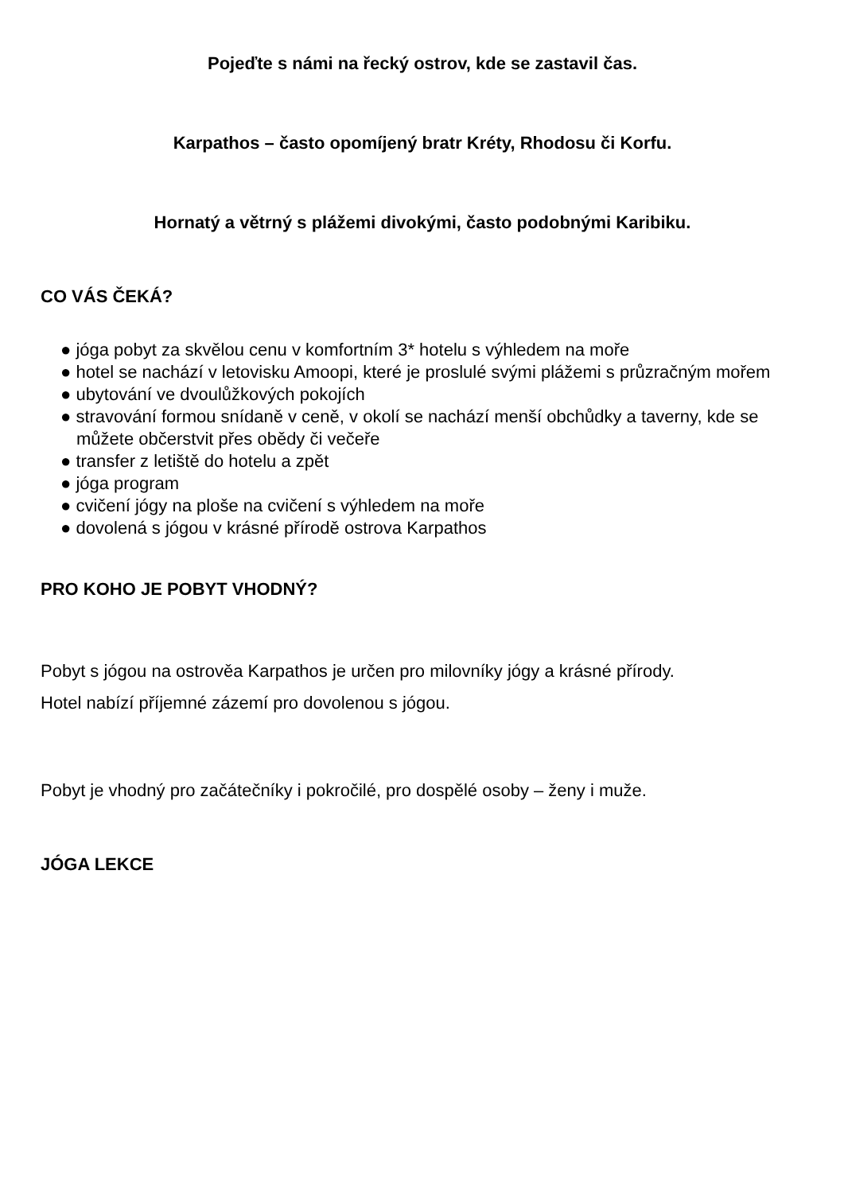Pojeďte s námi na řecký ostrov, kde se zastavil čas.
Karpathos – často opomíjený bratr Kréty, Rhodosu či Korfu.
Hornatý a větrný s plážemi divokými, často podobnými Karibiku.
CO VÁS ČEKÁ?
● jóga pobyt za skvělou cenu v komfortním 3* hotelu s výhledem na moře
● hotel se nachází v letovisku Amoopi, které je proslulé svými plážemi s průzračným mořem
● ubytování ve dvoulůžkových pokojích
● stravování formou snídaně v ceně, v okolí se nachází menší obchůdky a taverny, kde se můžete občerstvit přes obědy či večeře
● transfer z letiště do hotelu a zpět
● jóga program
● cvičení jógy na ploše na cvičení s výhledem na moře
● dovolená s jógou v krásné přírodě ostrova Karpathos
PRO KOHO JE POBYT VHODNÝ?
Pobyt s jógou na ostrověa Karpathos je určen pro milovníky jógy a krásné přírody.
Hotel nabízí příjemné zázemí pro dovolenou s jógou.
Pobyt je vhodný pro začátečníky i pokročilé, pro dospělé osoby – ženy i muže.
JÓGA LEKCE